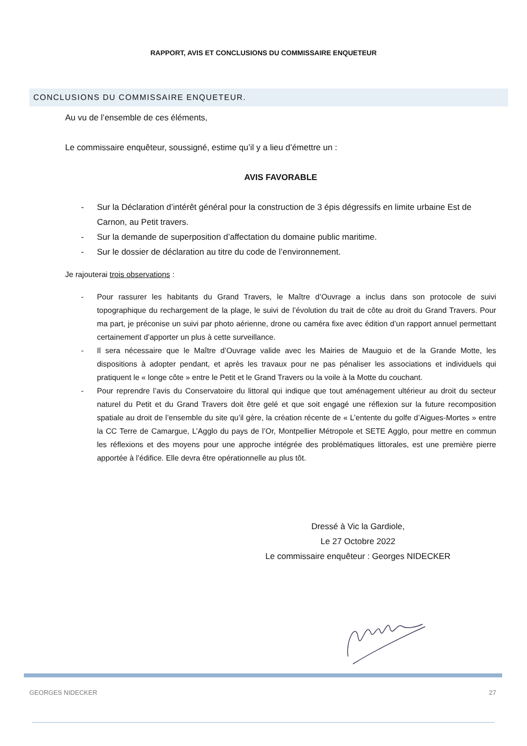RAPPORT, AVIS ET CONCLUSIONS DU COMMISSAIRE ENQUETEUR
CONCLUSIONS DU COMMISSAIRE ENQUETEUR.
Au vu de l’ensemble de ces éléments,
Le commissaire enquêteur, soussigné, estime qu’il y a lieu d’émettre un :
AVIS FAVORABLE
- Sur la Déclaration d’intérêt général pour la construction de 3 épis dégressifs en limite urbaine Est de Carnon, au Petit travers.
- Sur la demande de superposition d’affectation du domaine public maritime.
- Sur le dossier de déclaration au titre du code de l’environnement.
Je rajouterai trois observations :
- Pour rassurer les habitants du Grand Travers, le Maître d’Ouvrage a inclus dans son protocole de suivi topographique du rechargement de la plage, le suivi de l’évolution du trait de côte au droit du Grand Travers. Pour ma part, je préconise un suivi par photo aérienne, drone ou caméra fixe avec édition d’un rapport annuel permettant certainement d’apporter un plus à cette surveillance.
- Il sera nécessaire que le Maître d’Ouvrage valide avec les Mairies de Mauguio et de la Grande Motte, les dispositions à adopter pendant, et après les travaux pour ne pas pénaliser les associations et individuels qui pratiquent le « longe côte » entre le Petit et le Grand Travers ou la voile à la Motte du couchant.
- Pour reprendre l’avis du Conservatoire du littoral qui indique que tout aménagement ultérieur au droit du secteur naturel du Petit et du Grand Travers doit être gelé et que soit engagé une réflexion sur la future recomposition spatiale au droit de l’ensemble du site qu’il gère, la création récente de « L’entente du golfe d’Aigues-Mortes » entre la CC Terre de Camargue, L’Agglo du pays de l’Or, Montpellier Métropole et SETE Agglo, pour mettre en commun les réflexions et des moyens pour une approche intégrée des problématiques littorales, est une première pierre apportée à l’édifice. Elle devra être opérationnelle au plus tôt.
Dressé à Vic la Gardiole,
Le 27 Octobre 2022
Le commissaire enquêteur : Georges NIDECKER
GEORGES NIDECKER 27